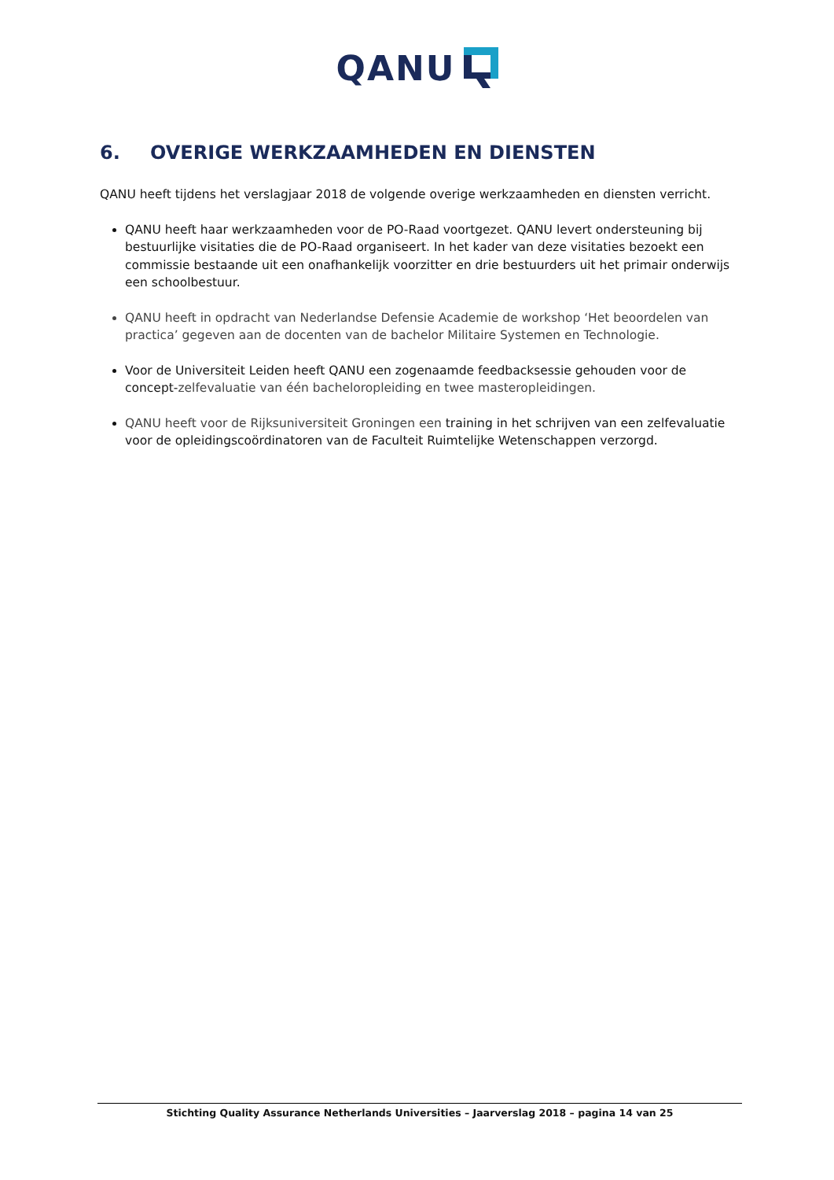QANU
6. OVERIGE WERKZAAMHEDEN EN DIENSTEN
QANU heeft tijdens het verslagjaar 2018 de volgende overige werkzaamheden en diensten verricht.
QANU heeft haar werkzaamheden voor de PO-Raad voortgezet. QANU levert ondersteuning bij bestuurlijke visitaties die de PO-Raad organiseert. In het kader van deze visitaties bezoekt een commissie bestaande uit een onafhankelijk voorzitter en drie bestuurders uit het primair onderwijs een schoolbestuur.
QANU heeft in opdracht van Nederlandse Defensie Academie de workshop ‘Het beoordelen van practica’ gegeven aan de docenten van de bachelor Militaire Systemen en Technologie.
Voor de Universiteit Leiden heeft QANU een zogenaamde feedbacksessie gehouden voor de concept-zelfevaluatie van één bacheloropleiding en twee masteropleidingen.
QANU heeft voor de Rijksuniversiteit Groningen een training in het schrijven van een zelfevaluatie voor de opleidingscoördinatoren van de Faculteit Ruimtelijke Wetenschappen verzorgd.
Stichting Quality Assurance Netherlands Universities – Jaarverslag 2018 – pagina 14 van 25